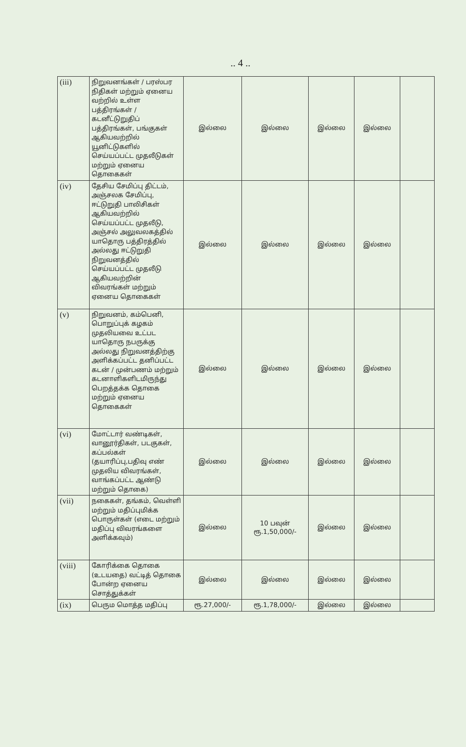.. 4 ..
| (iii) | நிறுவனங்கள் / பரஸ்பர நிதிகள் மற்றும் ஏனைய வற்றில் உள்ள பத்திரங்கள் / கடனீட்டுறுதிப் பத்திரங்கள், பங்குகள் ஆகியவற்றில் யூனிட்டுகளில் செய்யப்பட்ட முதலீடுகள் மற்றும் ஏனைய தொகைகள் | இல்லை | இல்லை | இல்லை | இல்லை | |
| (iv) | தேசிய சேமிப்பு திட்டம், அஞ்சலக சேமிப்பு, ஈட்டுறுதி பாலிசிகள் ஆகியவற்றில் செய்யப்பட்ட முதலீடு, அஞ்சல் அலுவலகத்தில் யாதொரு பத்திரத்தில் அல்லது ஈட்டுறுதி நிறுவனத்தில் செய்யப்பட்ட முதலீடு ஆகியவற்றின் விவரங்கள் மற்றும் ஏனைய தொகைகள் | இல்லை | இல்லை | இல்லை | இல்லை | |
| (v) | நிறுவனம், கம்பெனி, பொறுப்புக் கழகம் முதலியவை உட்பட யாதொரு நபருக்கு அல்லது நிறுவனத்திற்கு அளிக்கப்பட்ட தனிப்பட்ட கடன் / முன்பணம் மற்றும் கடனாளிகளிடமிருந்து பெறத்தக்க தொகை மற்றும் ஏனைய தொகைகள் | இல்லை | இல்லை | இல்லை | இல்லை | |
| (vi) | மோட்டார் வண்டிகள், வானூர்திகள், படகுகள், கப்பல்கள் (தயாரிப்பு,பதிவு எண் முதலிய விவரங்கள், வாங்கப்பட்ட ஆண்டு மற்றும் தொகை) | இல்லை | இல்லை | இல்லை | இல்லை | |
| (vii) | நகைகள், தங்கம், வெள்ளி மற்றும் மதிப்புமிக்க பொருள்கள் (எடை மற்றும் மதிப்பு விவரங்களை அளிக்கவும்) | இல்லை | 10 பவுன் ரூ.1,50,000/- | இல்லை | இல்லை | |
| (viii) | கோரிக்கை தொகை (உடயதை) வட்டித் தொகை போன்ற ஏனைய சொத்துக்கள் | இல்லை | இல்லை | இல்லை | இல்லை | |
| (ix) | பெரும மொத்த மதிப்பு | ரூ.27,000/- | ரூ.1,78,000/- | இல்லை | இல்லை | |